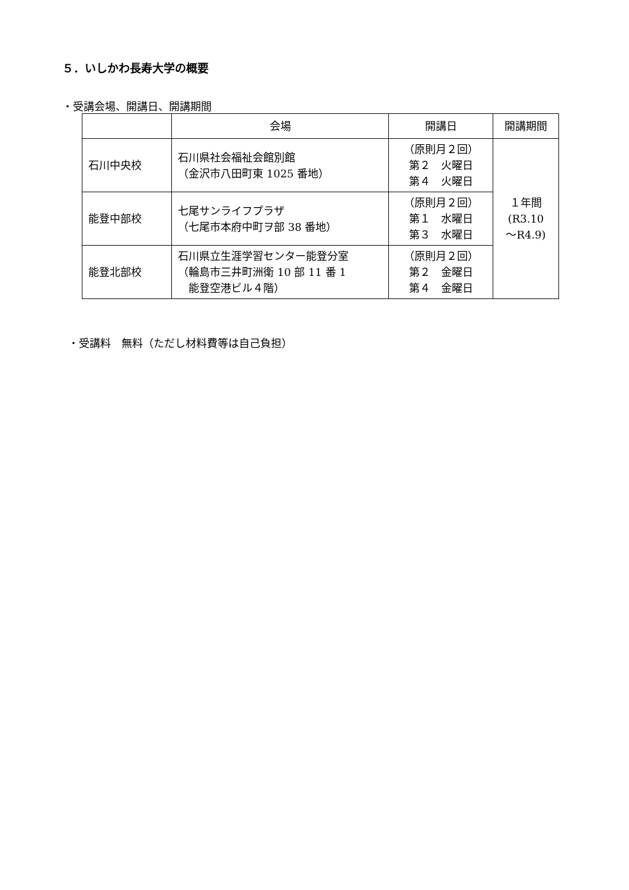５．いしかわ長寿大学の概要
・受講会場、開講日、開講期間
| | 会場 | 開講日 | 開講期間 |
| --- | --- | --- | --- |
| 石川中央校 | 石川県社会福祉会館別館 （金沢市八田町東 1025 番地） | （原則月２回） 第２ 火曜日 第４ 火曜日 | １年間 (R3.10 ～R4.9) |
| 能登中部校 | 七尾サンライフプラザ （七尾市本府中町ヲ部 38 番地） | （原則月２回） 第１ 水曜日 第３ 水曜日 | |
| 能登北部校 | 石川県立生涯学習センター能登分室 （輪島市三井町洲衛 10 部 11 番 1 能登空港ビル４階） | （原則月２回） 第２ 金曜日 第４ 金曜日 | |
・受講料　無料（ただし材料費等は自己負担）